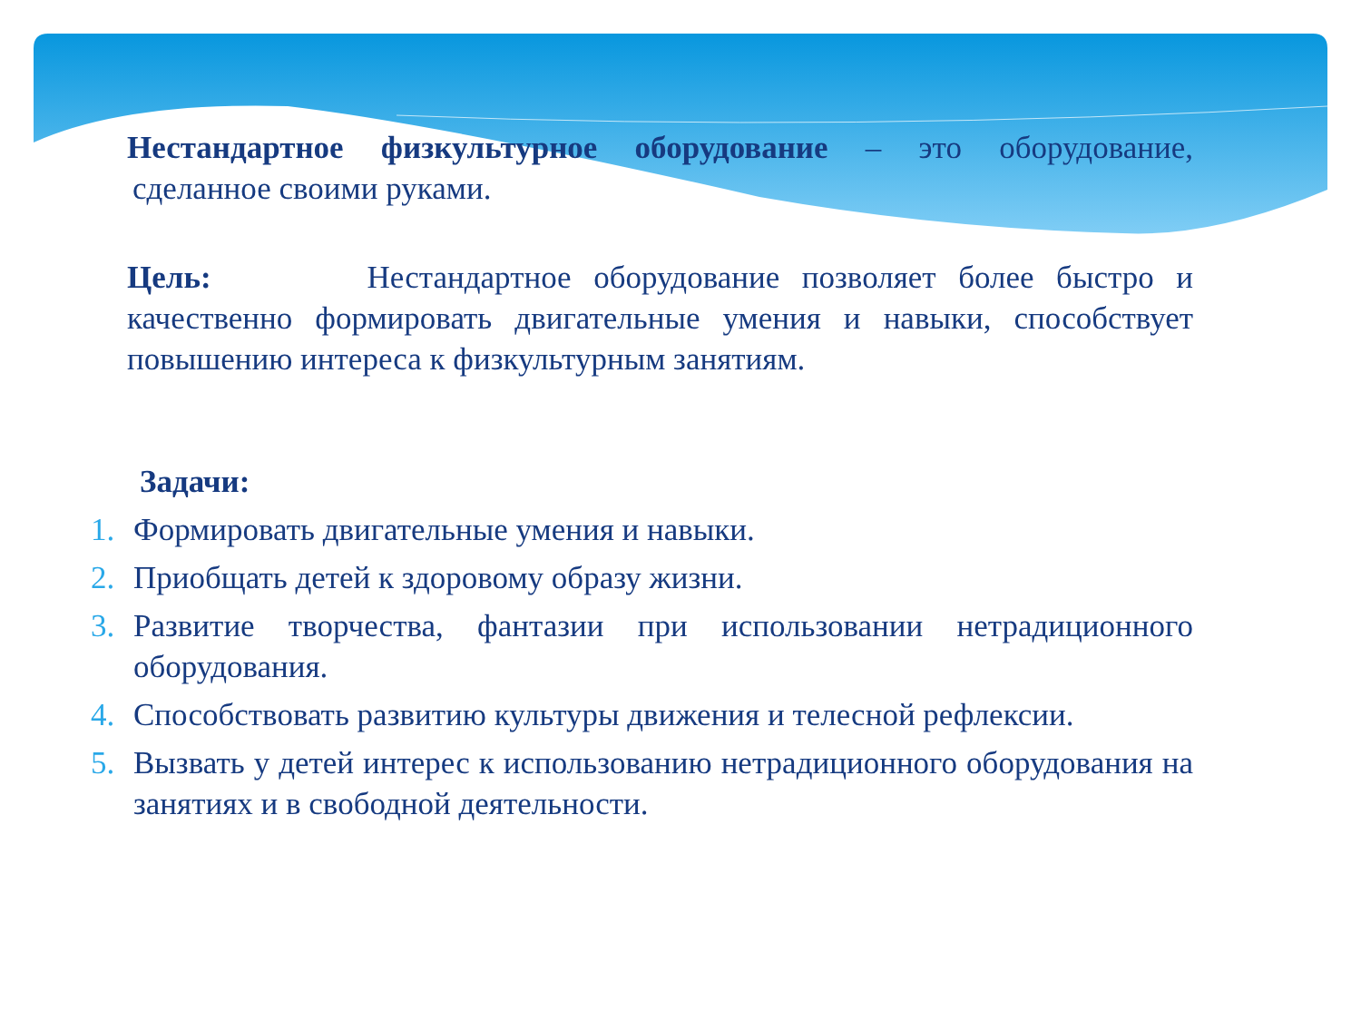Нестандартное физкультурное оборудование – это оборудование, сделанное своими руками.
Цель: Нестандартное оборудование позволяет более быстро и качественно формировать двигательные умения и навыки, способствует повышению интереса к физкультурным занятиям.
Задачи:
1. Формировать двигательные умения и навыки.
2. Приобщать детей к здоровому образу жизни.
3. Развитие творчества, фантазии при использовании нетрадиционного оборудования.
4. Способствовать развитию культуры движения и телесной рефлексии.
5. Вызвать у детей интерес к использованию нетрадиционного оборудования на занятиях и в свободной деятельности.